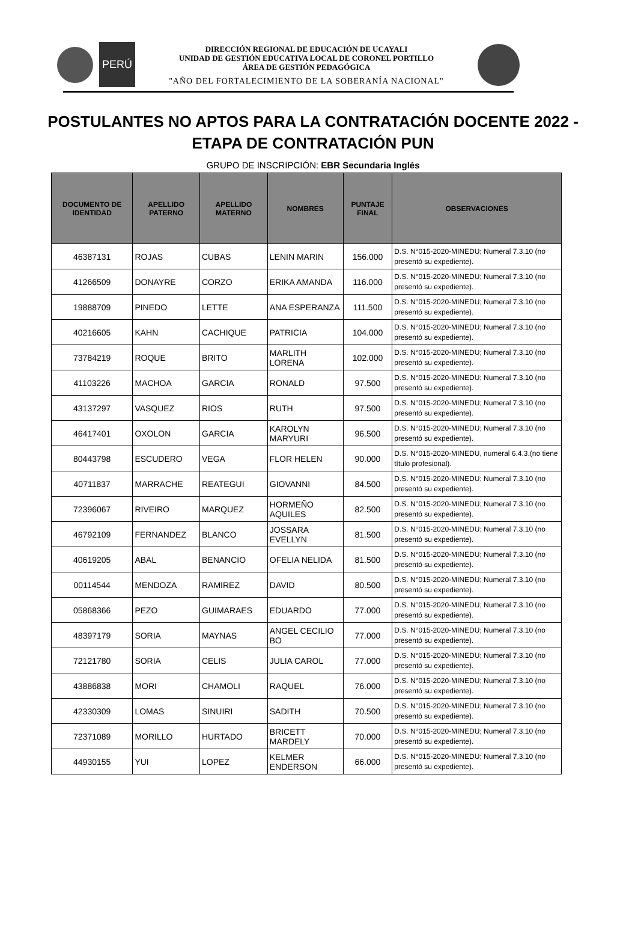PERÚ
DIRECCIÓN REGIONAL DE EDUCACIÓN DE UCAYALI
UNIDAD DE GESTIÓN EDUCATIVA LOCAL DE CORONEL PORTILLO
ÁREA DE GESTIÓN PEDAGÓGICA
"AÑO DEL FORTALECIMIENTO DE LA SOBERANÍA NACIONAL"
POSTULANTES NO APTOS PARA LA CONTRATACIÓN DOCENTE 2022 -
ETAPA DE CONTRATACIÓN PUN
GRUPO DE INSCRIPCIÓN: EBR Secundaria Inglés
| DOCUMENTO DE IDENTIDAD | APELLIDO PATERNO | APELLIDO MATERNO | NOMBRES | PUNTAJE FINAL | OBSERVACIONES |
| --- | --- | --- | --- | --- | --- |
| 46387131 | ROJAS | CUBAS | LENIN MARIN | 156.000 | D.S. N°015-2020-MINEDU; Numeral 7.3.10 (no presentó su expediente). |
| 41266509 | DONAYRE | CORZO | ERIKA AMANDA | 116.000 | D.S. N°015-2020-MINEDU; Numeral 7.3.10 (no presentó su expediente). |
| 19888709 | PINEDO | LETTE | ANA ESPERANZA | 111.500 | D.S. N°015-2020-MINEDU; Numeral 7.3.10 (no presentó su expediente). |
| 40216605 | KAHN | CACHIQUE | PATRICIA | 104.000 | D.S. N°015-2020-MINEDU; Numeral 7.3.10 (no presentó su expediente). |
| 73784219 | ROQUE | BRITO | MARLITH LORENA | 102.000 | D.S. N°015-2020-MINEDU; Numeral 7.3.10 (no presentó su expediente). |
| 41103226 | MACHOA | GARCIA | RONALD | 97.500 | D.S. N°015-2020-MINEDU; Numeral 7.3.10 (no presentó su expediente). |
| 43137297 | VASQUEZ | RIOS | RUTH | 97.500 | D.S. N°015-2020-MINEDU; Numeral 7.3.10 (no presentó su expediente). |
| 46417401 | OXOLON | GARCIA | KAROLYN MARYURI | 96.500 | D.S. N°015-2020-MINEDU; Numeral 7.3.10 (no presentó su expediente). |
| 80443798 | ESCUDERO | VEGA | FLOR HELEN | 90.000 | D.S. N°015-2020-MINEDU, numeral 6.4.3.(no tiene título profesional). |
| 40711837 | MARRACHE | REATEGUI | GIOVANNI | 84.500 | D.S. N°015-2020-MINEDU; Numeral 7.3.10 (no presentó su expediente). |
| 72396067 | RIVEIRO | MARQUEZ | HORMEÑO AQUILES | 82.500 | D.S. N°015-2020-MINEDU; Numeral 7.3.10 (no presentó su expediente). |
| 46792109 | FERNANDEZ | BLANCO | JOSSARA EVELLYN | 81.500 | D.S. N°015-2020-MINEDU; Numeral 7.3.10 (no presentó su expediente). |
| 40619205 | ABAL | BENANCIO | OFELIA NELIDA | 81.500 | D.S. N°015-2020-MINEDU; Numeral 7.3.10 (no presentó su expediente). |
| 00114544 | MENDOZA | RAMIREZ | DAVID | 80.500 | D.S. N°015-2020-MINEDU; Numeral 7.3.10 (no presentó su expediente). |
| 05868366 | PEZO | GUIMARAES | EDUARDO | 77.000 | D.S. N°015-2020-MINEDU; Numeral 7.3.10 (no presentó su expediente). |
| 48397179 | SORIA | MAYNAS | ANGEL CECILIO BO | 77.000 | D.S. N°015-2020-MINEDU; Numeral 7.3.10 (no presentó su expediente). |
| 72121780 | SORIA | CELIS | JULIA CAROL | 77.000 | D.S. N°015-2020-MINEDU; Numeral 7.3.10 (no presentó su expediente). |
| 43886838 | MORI | CHAMOLI | RAQUEL | 76.000 | D.S. N°015-2020-MINEDU; Numeral 7.3.10 (no presentó su expediente). |
| 42330309 | LOMAS | SINUIRI | SADITH | 70.500 | D.S. N°015-2020-MINEDU; Numeral 7.3.10 (no presentó su expediente). |
| 72371089 | MORILLO | HURTADO | BRICETT MARDELY | 70.000 | D.S. N°015-2020-MINEDU; Numeral 7.3.10 (no presentó su expediente). |
| 44930155 | YUI | LOPEZ | KELMER ENDERSON | 66.000 | D.S. N°015-2020-MINEDU; Numeral 7.3.10 (no presentó su expediente). |